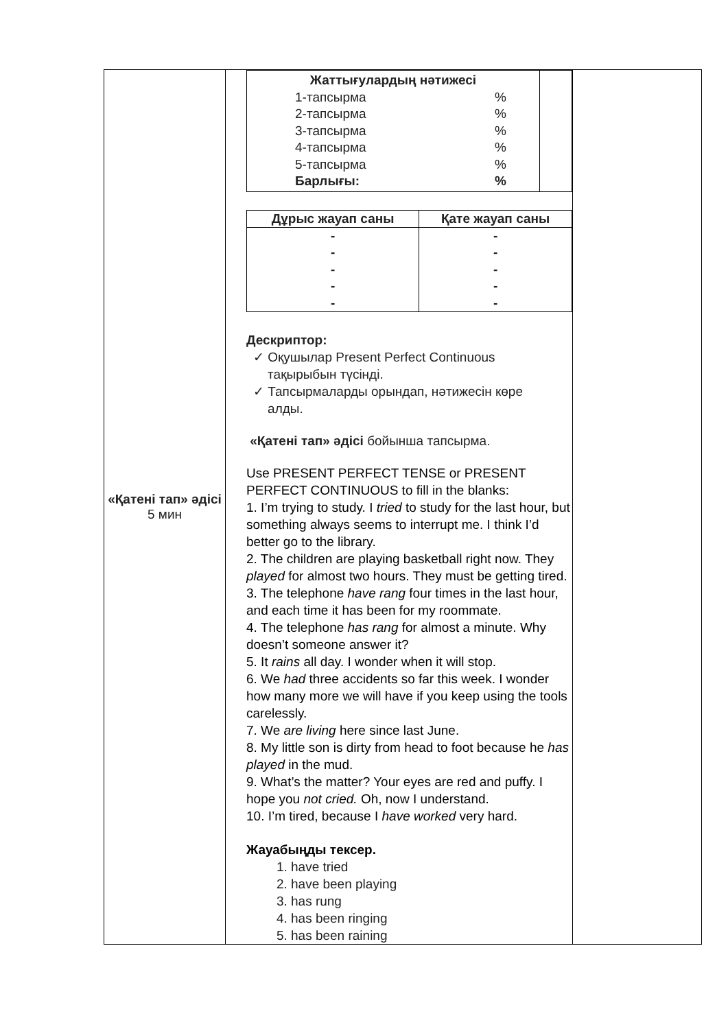| «Қатені тап» әдісі 5 мин | / Жаттығулардың нәтижесі 1-тапсырма % 2-тапсырма % 3-тапсырма % 4-тапсырма % 5-тапсырма % Барлығы: % / / / Дұрыс жауап саны / Қате жауап саны / / --- / --- / / - - - - - / - - - - - / Дескриптор: ✓ Оқушылар Present Perfect Continuous тақырыбын түсінді. ✓ Тапсырмаларды орындап, нәтижесін көре алды. «Қатені тап» әдісі бойынша тапсырма. Use PRESENT PERFECT TENSE or PRESENT PERFECT CONTINUOUS to fill in the blanks: 1. I’m trying to study. I tried to study for the last hour, but something always seems to interrupt me. I think I’d better go to the library. 2. The children are playing basketball right now. They played for almost two hours. They must be getting tired. 3. The telephone have rang four times in the last hour, and each time it has been for my roommate. 4. The telephone has rang for almost a minute. Why doesn’t someone answer it? 5. It rains all day. I wonder when it will stop. 6. We had three accidents so far this week. I wonder how many more we will have if you keep using the tools carelessly. 7. We are living here since last June. 8. My little son is dirty from head to foot because he has played in the mud. 9. What’s the matter? Your eyes are red and puffy. I hope you not cried. Oh, now I understand. 10. I’m tired, because I have worked very hard. Жауабыңды тексер. 1. have tried 2. have been playing 3. has rung 4. has been ringing 5. has been raining | |